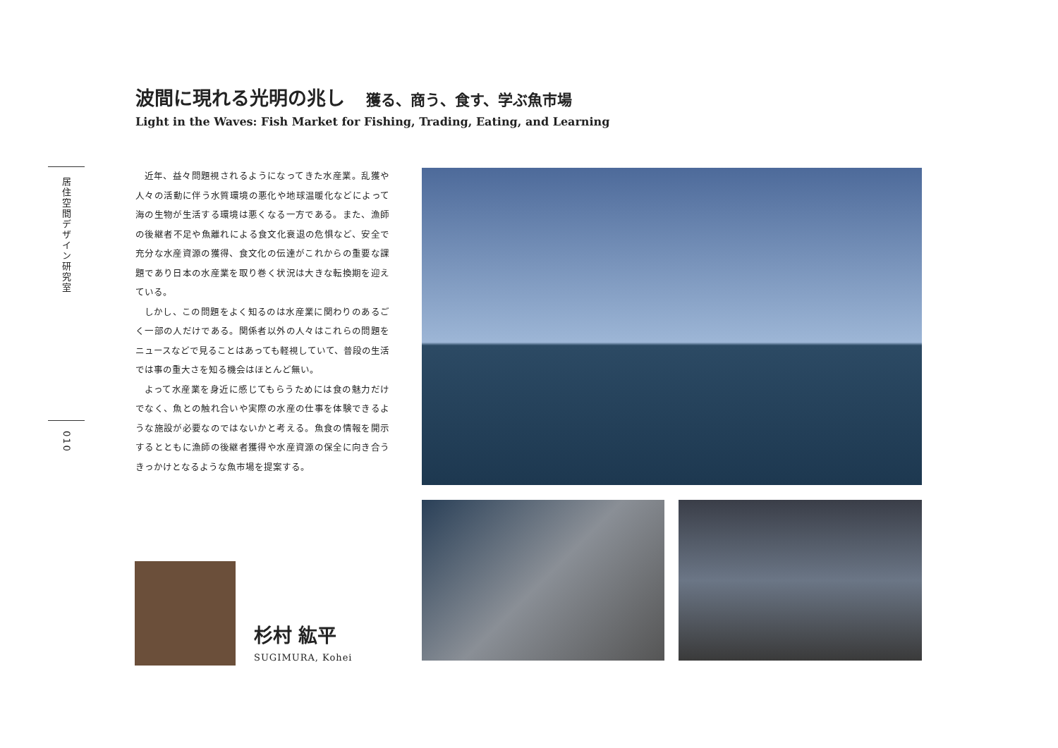波間に現れる光明の兆し 獲る、商う、食す、学ぶ魚市場
Light in the Waves: Fish Market for Fishing, Trading, Eating, and Learning
居住空間デザイン研究室
010
近年、益々問題視されるようになってきた水産業。乱獲や人々の活動に伴う水質環境の悪化や地球温暖化などによって海の生物が生活する環境は悪くなる一方である。また、漁師の後継者不足や魚離れによる食文化衰退の危惧など、安全で充分な水産資源の獲得、食文化の伝達がこれからの重要な課題であり日本の水産業を取り巻く状況は大きな転換期を迎えている。
しかし、この問題をよく知るのは水産業に関わりのあるごく一部の人だけである。関係者以外の人々はこれらの問題をニュースなどで見ることはあっても軽視していて、普段の生活では事の重大さを知る機会はほとんど無い。
よって水産業を身近に感じてもらうためには食の魅力だけでなく、魚との触れ合いや実際の水産の仕事を体験できるような施設が必要なのではないかと考える。魚食の情報を開示するとともに漁師の後継者獲得や水産資源の保全に向き合うきっかけとなるような魚市場を提案する。
杉村 紘平
SUGIMURA, Kohei